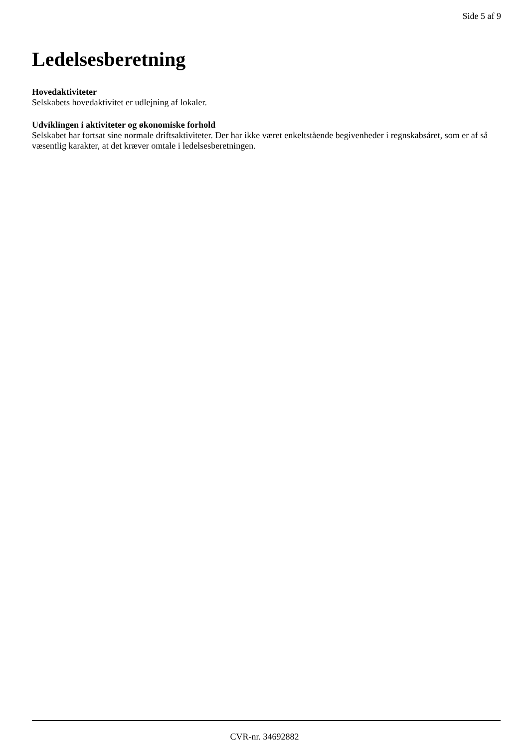Side 5 af 9
Ledelsesberetning
Hovedaktiviteter
Selskabets hovedaktivitet er udlejning af lokaler.
Udviklingen i aktiviteter og økonomiske forhold
Selskabet har fortsat sine normale driftsaktiviteter. Der har ikke været enkeltstående begivenheder i regnskabsåret, som er af så væsentlig karakter, at det kræver omtale i ledelsesberetningen.
CVR-nr. 34692882